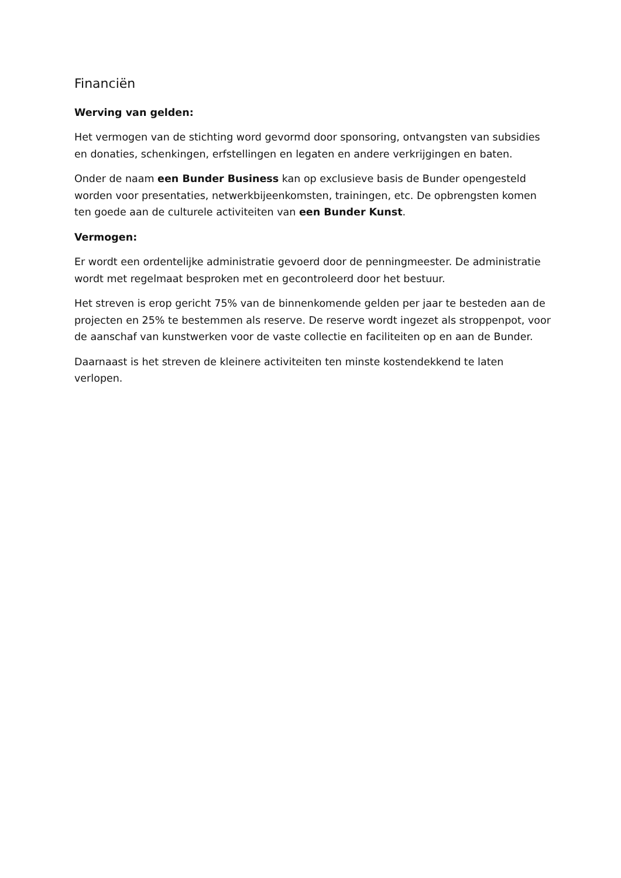Financiën
Werving van gelden:
Het vermogen van de stichting word gevormd door sponsoring, ontvangsten van subsidies en donaties, schenkingen, erfstellingen en legaten en andere verkrijgingen en baten.
Onder de naam een Bunder Business kan op exclusieve basis de Bunder opengesteld worden voor presentaties, netwerkbijeenkomsten, trainingen, etc. De opbrengsten komen ten goede aan de culturele activiteiten van een Bunder Kunst.
Vermogen:
Er wordt een ordentelijke administratie gevoerd door de penningmeester. De administratie wordt met regelmaat besproken met en gecontroleerd door het bestuur.
Het streven is erop gericht 75% van de binnenkomende gelden per jaar te besteden aan de projecten en 25% te bestemmen als reserve. De reserve wordt ingezet als stroppenpot, voor de aanschaf van kunstwerken voor de vaste collectie en faciliteiten op en aan de Bunder.
Daarnaast is het streven de kleinere activiteiten ten minste kostendekkend te laten verlopen.